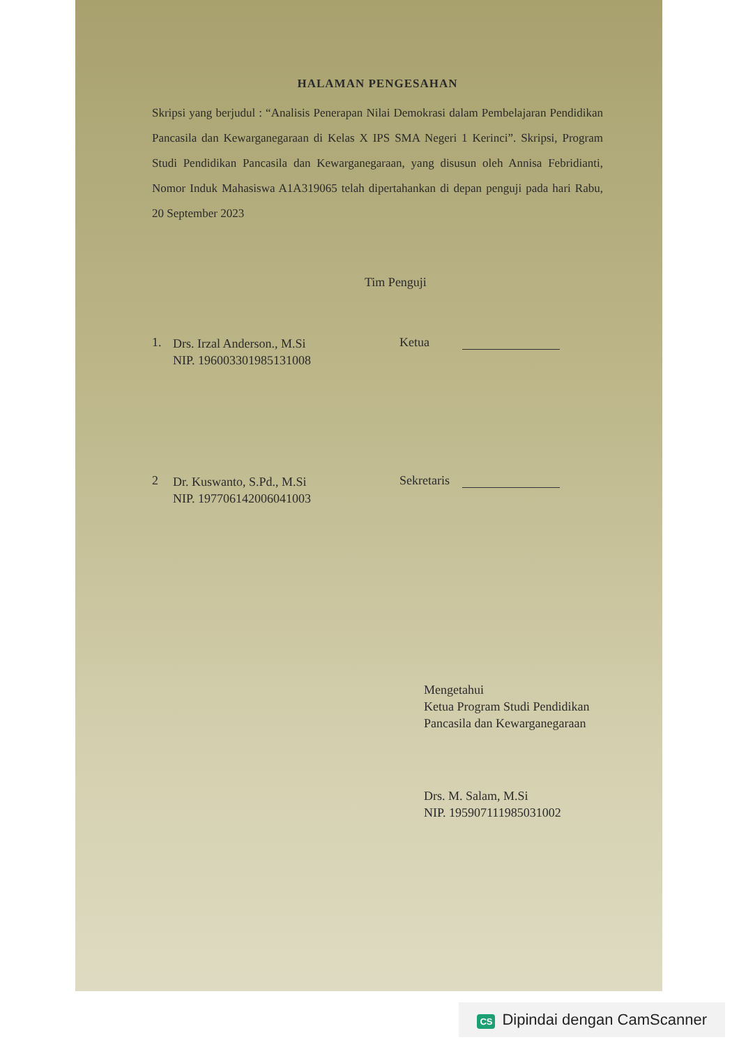HALAMAN PENGESAHAN
Skripsi yang berjudul : “Analisis Penerapan Nilai Demokrasi dalam Pembelajaran Pendidikan Pancasila dan Kewarganegaraan di Kelas X IPS SMA Negeri 1 Kerinci”. Skripsi, Program Studi Pendidikan Pancasila dan Kewarganegaraan, yang disusun oleh Annisa Febridianti, Nomor Induk Mahasiswa A1A319065 telah dipertahankan di depan penguji pada hari Rabu, 20 September 2023
Tim Penguji
1.
Drs. Irzal Anderson., M.Si
NIP. 196003301985131008
Ketua
2
Dr. Kuswanto, S.Pd., M.Si
NIP. 197706142006041003
Sekretaris
Mengetahui
Ketua Program Studi Pendidikan
Pancasila dan Kewarganegaraan
Drs. M. Salam, M.Si
NIP. 195907111985031002
CS Dipindai dengan CamScanner